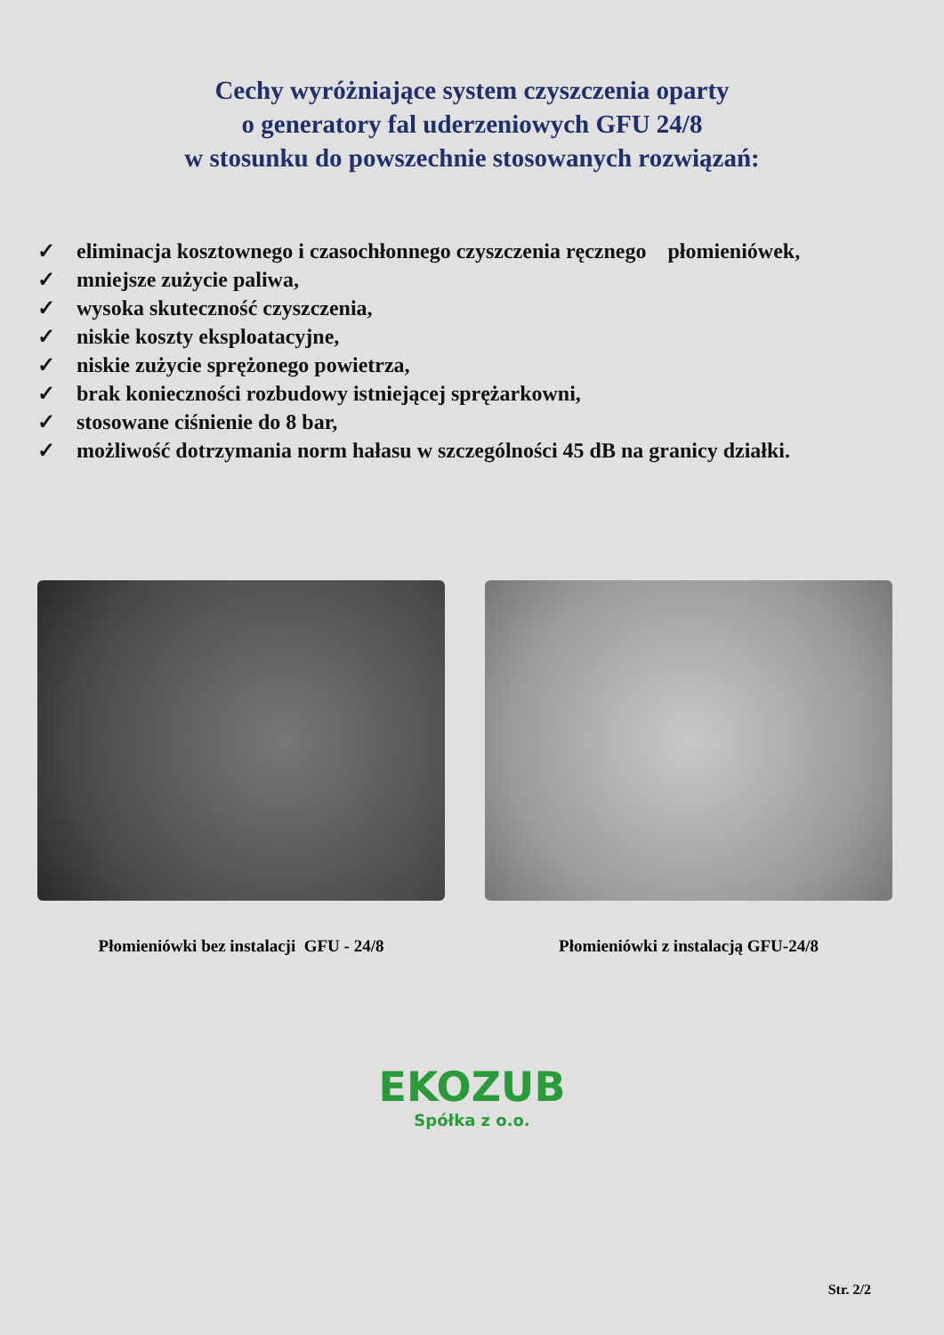Cechy wyróżniające system czyszczenia oparty
o generatory fal uderzeniowych GFU 24/8
w stosunku do powszechnie stosowanych rozwiązań:
✓ eliminacja kosztownego i czasochłonnego czyszczenia ręcznego płomieniówek,
✓ mniejsze zużycie paliwa,
✓ wysoka skuteczność czyszczenia,
✓ niskie koszty eksploatacyjne,
✓ niskie zużycie sprężonego powietrza,
✓ brak konieczności rozbudowy istniejącej sprężarkowni,
✓ stosowane ciśnienie do 8 bar,
✓ możliwość dotrzymania norm hałasu w szczególności 45 dB na granicy działki.
Płomieniówki bez instalacji GFU - 24/8 Płomieniówki z instalacją GFU-24/8
EKOZUB
Spółka z o.o.
Str. 2/2